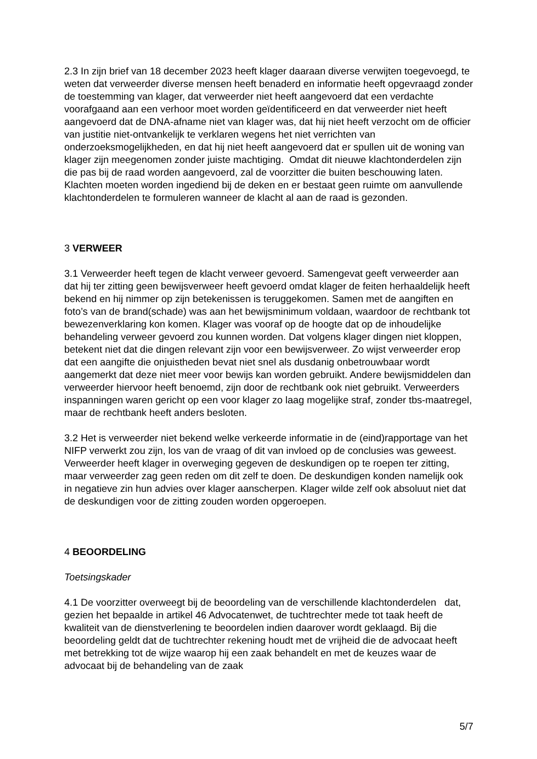2.3 In zijn brief van 18 december 2023 heeft klager daaraan diverse verwijten toegevoegd, te weten dat verweerder diverse mensen heeft benaderd en informatie heeft opgevraagd zonder de toestemming van klager, dat verweerder niet heeft aangevoerd dat een verdachte voorafgaand aan een verhoor moet worden geïdentificeerd en dat verweerder niet heeft aangevoerd dat de DNA-afname niet van klager was, dat hij niet heeft verzocht om de officier van justitie niet-ontvankelijk te verklaren wegens het niet verrichten van onderzoeksmogelijkheden, en dat hij niet heeft aangevoerd dat er spullen uit de woning van klager zijn meegenomen zonder juiste machtiging. Omdat dit nieuwe klachtonderdelen zijn die pas bij de raad worden aangevoerd, zal de voorzitter die buiten beschouwing laten. Klachten moeten worden ingediend bij de deken en er bestaat geen ruimte om aanvullende klachtonderdelen te formuleren wanneer de klacht al aan de raad is gezonden.
3 VERWEER
3.1 Verweerder heeft tegen de klacht verweer gevoerd. Samengevat geeft verweerder aan dat hij ter zitting geen bewijsverweer heeft gevoerd omdat klager de feiten herhaaldelijk heeft bekend en hij nimmer op zijn betekenissen is teruggekomen. Samen met de aangiften en foto’s van de brand(schade) was aan het bewijsminimum voldaan, waardoor de rechtbank tot bewezenverklaring kon komen. Klager was vooraf op de hoogte dat op de inhoudelijke behandeling verweer gevoerd zou kunnen worden. Dat volgens klager dingen niet kloppen, betekent niet dat die dingen relevant zijn voor een bewijsverweer. Zo wijst verweerder erop dat een aangifte die onjuistheden bevat niet snel als dusdanig onbetrouwbaar wordt aangemerkt dat deze niet meer voor bewijs kan worden gebruikt. Andere bewijsmiddelen dan verweerder hiervoor heeft benoemd, zijn door de rechtbank ook niet gebruikt. Verweerders inspanningen waren gericht op een voor klager zo laag mogelijke straf, zonder tbs-maatregel, maar de rechtbank heeft anders besloten.
3.2 Het is verweerder niet bekend welke verkeerde informatie in de (eind)rapportage van het NIFP verwerkt zou zijn, los van de vraag of dit van invloed op de conclusies was geweest. Verweerder heeft klager in overweging gegeven de deskundigen op te roepen ter zitting, maar verweerder zag geen reden om dit zelf te doen. De deskundigen konden namelijk ook in negatieve zin hun advies over klager aanscherpen. Klager wilde zelf ook absoluut niet dat de deskundigen voor de zitting zouden worden opgeroepen.
4 BEOORDELING
Toetsingskader
4.1 De voorzitter overweegt bij de beoordeling van de verschillende klachtonderdelen dat, gezien het bepaalde in artikel 46 Advocatenwet, de tuchtrechter mede tot taak heeft de kwaliteit van de dienstverlening te beoordelen indien daarover wordt geklaagd. Bij die beoordeling geldt dat de tuchtrechter rekening houdt met de vrijheid die de advocaat heeft met betrekking tot de wijze waarop hij een zaak behandelt en met de keuzes waar de advocaat bij de behandeling van de zaak
5/7